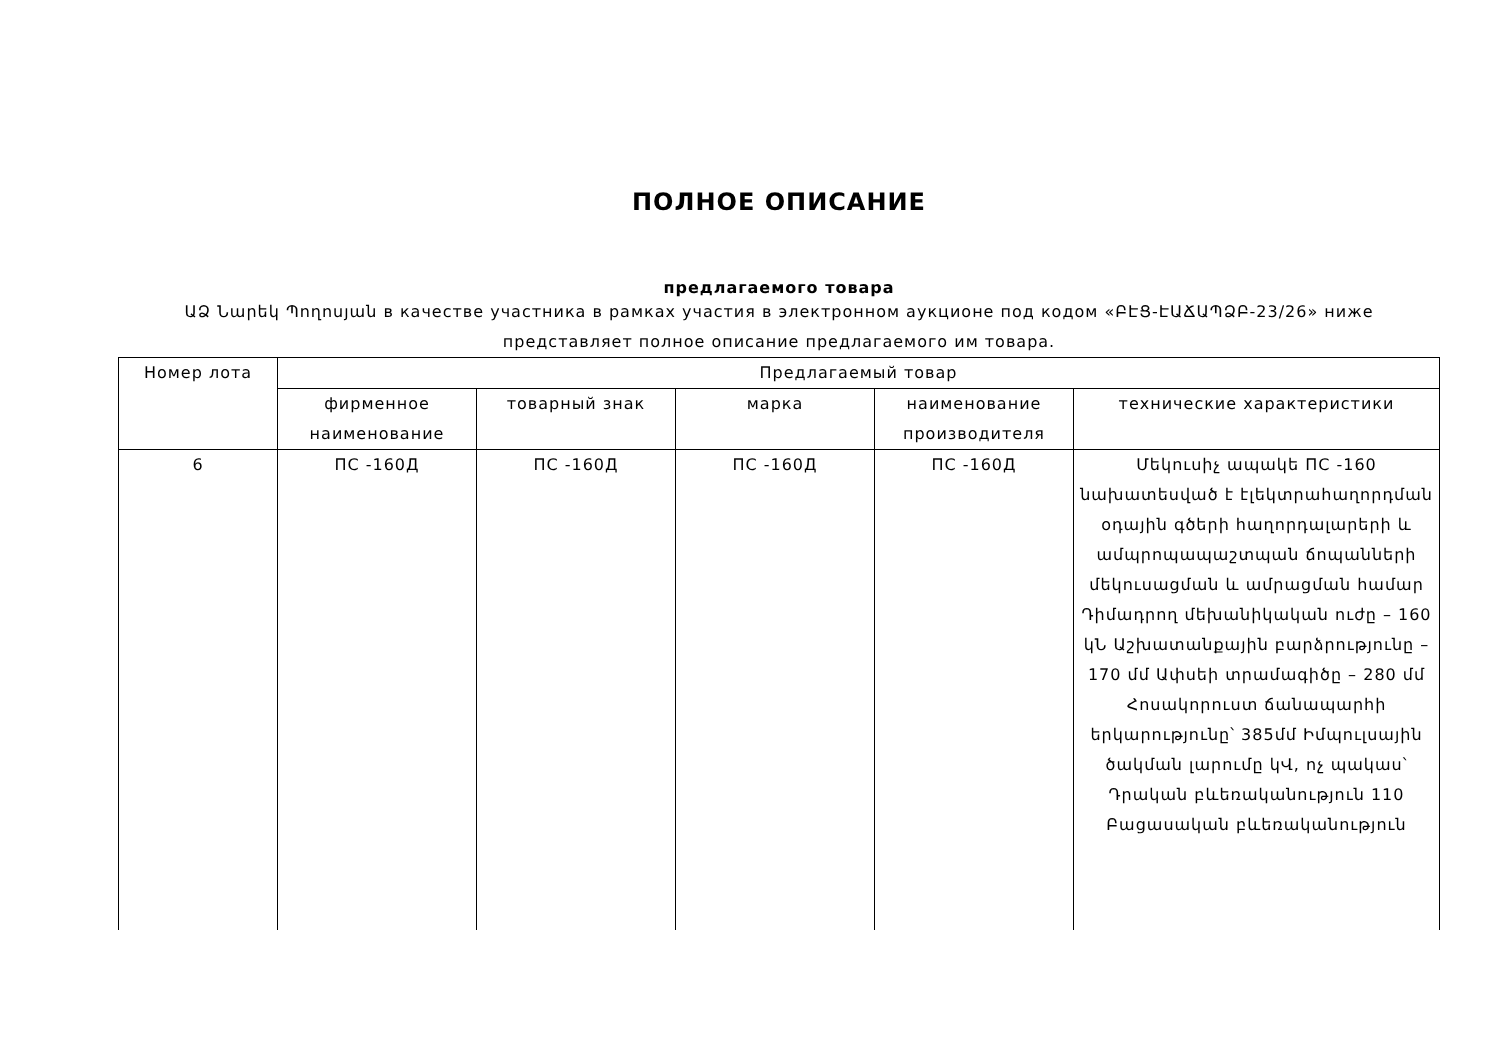ПОЛНОЕ ОПИСАНИЕ
предлагаемого товара
ԱՁ Նարեկ Պողոսյան в качестве участника в рамках участия в электронном аукционе под кодом «ԲԷՑ-ԷԱՃԱՊՁԲ-23/26» ниже представляет полное описание предлагаемого им товара.
| Номер лота | Предлагаемый товар | | | | |
| --- | --- | --- | --- | --- | --- |
| | фирменное наименование | товарный знак | марка | наименование производителя | технические характеристики |
| 6 | ПС -160Д | ПС -160Д | ПС -160Д | ПС -160Д | Մեկուսիչ ապակե ПС -160 նախատեսված է էլեկտրահաղորդման օդային գծերի հաղորդալարերի և ամպրոպապաշտպան ճոպանների մեկուսացման և ամրացման համար Դիմադրող մեխանիկական ուժը – 160 կՆ Աշխատանքային բարձրությունը – 170 մմ Ափսեի տրամագիծը – 280 մմ Հոսակորուստ ճանապարհի երկարությունը՝ 385մմ Իմպուլսային ծակման լարումը կՎ, ոչ պակաս՝ Դրական բևեռականություն 110 Բացասական բևեռականություն |